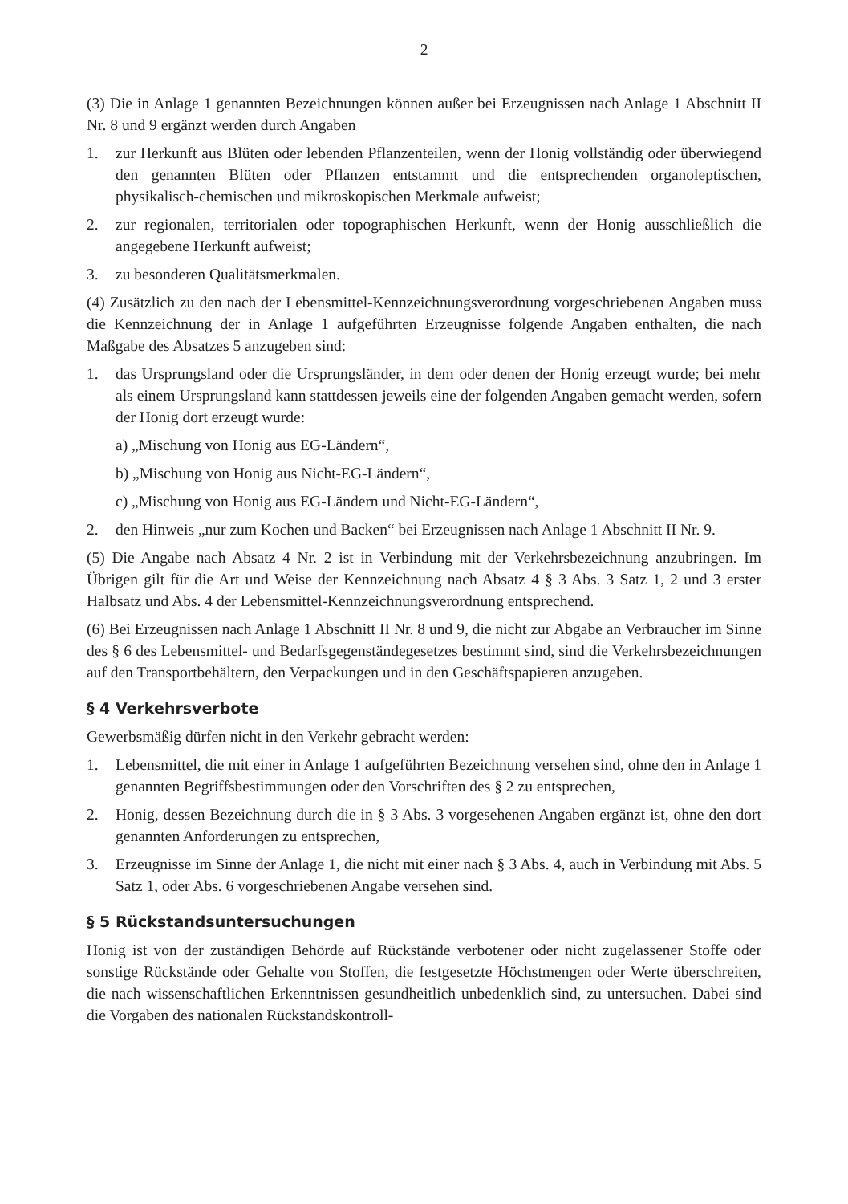– 2 –
(3) Die in Anlage 1 genannten Bezeichnungen können außer bei Erzeugnissen nach Anlage 1 Abschnitt II Nr. 8 und 9 ergänzt werden durch Angaben
1. zur Herkunft aus Blüten oder lebenden Pflanzenteilen, wenn der Honig vollständig oder überwiegend den genannten Blüten oder Pflanzen entstammt und die entsprechenden organoleptischen, physikalisch-chemischen und mikroskopischen Merkmale aufweist;
2. zur regionalen, territorialen oder topographischen Herkunft, wenn der Honig ausschließlich die angegebene Herkunft aufweist;
3. zu besonderen Qualitätsmerkmalen.
(4) Zusätzlich zu den nach der Lebensmittel-Kennzeichnungsverordnung vorgeschriebenen Angaben muss die Kennzeichnung der in Anlage 1 aufgeführten Erzeugnisse folgende Angaben enthalten, die nach Maßgabe des Absatzes 5 anzugeben sind:
1. das Ursprungsland oder die Ursprungsländer, in dem oder denen der Honig erzeugt wurde; bei mehr als einem Ursprungsland kann stattdessen jeweils eine der folgenden Angaben gemacht werden, sofern der Honig dort erzeugt wurde:
a) „Mischung von Honig aus EG-Ländern“,
b) „Mischung von Honig aus Nicht-EG-Ländern“,
c) „Mischung von Honig aus EG-Ländern und Nicht-EG-Ländern“,
2. den Hinweis „nur zum Kochen und Backen“ bei Erzeugnissen nach Anlage 1 Abschnitt II Nr. 9.
(5) Die Angabe nach Absatz 4 Nr. 2 ist in Verbindung mit der Verkehrsbezeichnung anzubringen. Im Übrigen gilt für die Art und Weise der Kennzeichnung nach Absatz 4 § 3 Abs. 3 Satz 1, 2 und 3 erster Halbsatz und Abs. 4 der Lebensmittel-Kennzeichnungsverordnung entsprechend.
(6) Bei Erzeugnissen nach Anlage 1 Abschnitt II Nr. 8 und 9, die nicht zur Abgabe an Verbraucher im Sinne des § 6 des Lebensmittel- und Bedarfsgegenständegesetzes bestimmt sind, sind die Verkehrsbezeichnungen auf den Transportbehältern, den Verpackungen und in den Geschäftspapieren anzugeben.
§ 4 Verkehrsverbote
Gewerbsmäßig dürfen nicht in den Verkehr gebracht werden:
1. Lebensmittel, die mit einer in Anlage 1 aufgeführten Bezeichnung versehen sind, ohne den in Anlage 1 genannten Begriffsbestimmungen oder den Vorschriften des § 2 zu entsprechen,
2. Honig, dessen Bezeichnung durch die in § 3 Abs. 3 vorgesehenen Angaben ergänzt ist, ohne den dort genannten Anforderungen zu entsprechen,
3. Erzeugnisse im Sinne der Anlage 1, die nicht mit einer nach § 3 Abs. 4, auch in Verbindung mit Abs. 5 Satz 1, oder Abs. 6 vorgeschriebenen Angabe versehen sind.
§ 5 Rückstandsuntersuchungen
Honig ist von der zuständigen Behörde auf Rückstände verbotener oder nicht zugelassener Stoffe oder sonstige Rückstände oder Gehalte von Stoffen, die festgesetzte Höchstmengen oder Werte überschreiten, die nach wissenschaftlichen Erkenntnissen gesundheitlich unbedenklich sind, zu untersuchen. Dabei sind die Vorgaben des nationalen Rückstandskontroll-